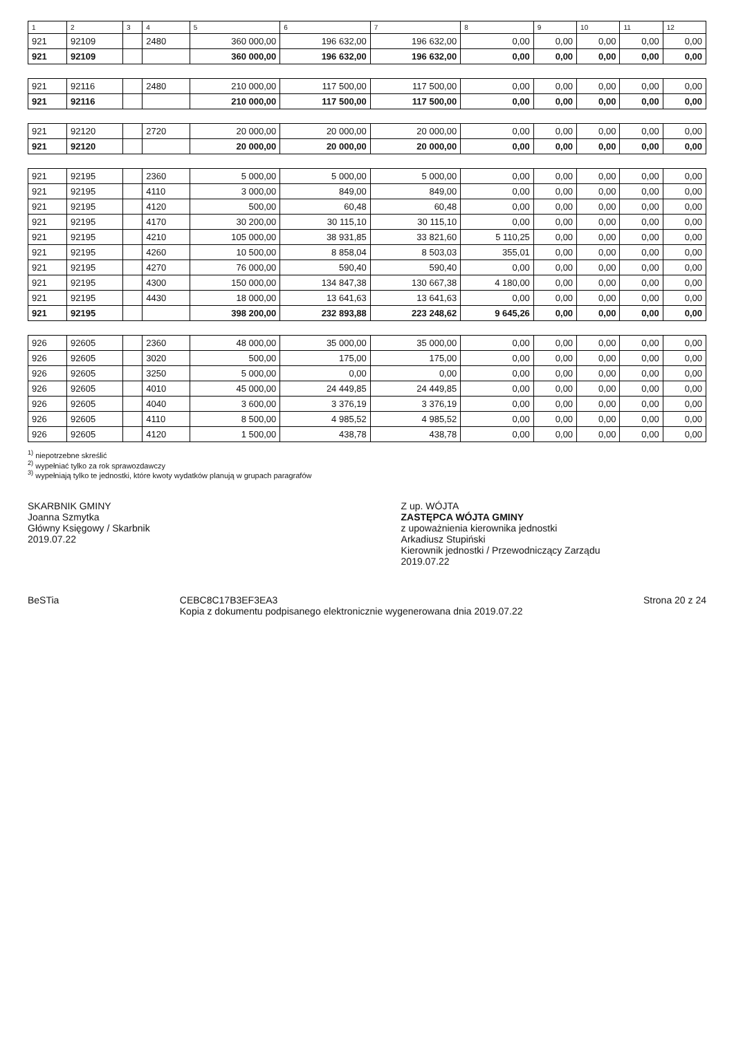| 1 | 2 | 3 | 4 | 5 | 6 | 7 | 8 | 9 | 10 | 11 | 12 |
| --- | --- | --- | --- | --- | --- | --- | --- | --- | --- | --- | --- |
| 921 | 92109 | | 2480 | 360 000,00 | 196 632,00 | 196 632,00 | 0,00 | 0,00 | 0,00 | 0,00 | 0,00 |
| 921 | 92109 | | | 360 000,00 | 196 632,00 | 196 632,00 | 0,00 | 0,00 | 0,00 | 0,00 | 0,00 |
| 921 | 92116 | | 2480 | 210 000,00 | 117 500,00 | 117 500,00 | 0,00 | 0,00 | 0,00 | 0,00 | 0,00 |
| 921 | 92116 | | | 210 000,00 | 117 500,00 | 117 500,00 | 0,00 | 0,00 | 0,00 | 0,00 | 0,00 |
| 921 | 92120 | | 2720 | 20 000,00 | 20 000,00 | 20 000,00 | 0,00 | 0,00 | 0,00 | 0,00 | 0,00 |
| 921 | 92120 | | | 20 000,00 | 20 000,00 | 20 000,00 | 0,00 | 0,00 | 0,00 | 0,00 | 0,00 |
| 921 | 92195 | | 2360 | 5 000,00 | 5 000,00 | 5 000,00 | 0,00 | 0,00 | 0,00 | 0,00 | 0,00 |
| 921 | 92195 | | 4110 | 3 000,00 | 849,00 | 849,00 | 0,00 | 0,00 | 0,00 | 0,00 | 0,00 |
| 921 | 92195 | | 4120 | 500,00 | 60,48 | 60,48 | 0,00 | 0,00 | 0,00 | 0,00 | 0,00 |
| 921 | 92195 | | 4170 | 30 200,00 | 30 115,10 | 30 115,10 | 0,00 | 0,00 | 0,00 | 0,00 | 0,00 |
| 921 | 92195 | | 4210 | 105 000,00 | 38 931,85 | 33 821,60 | 5 110,25 | 0,00 | 0,00 | 0,00 | 0,00 |
| 921 | 92195 | | 4260 | 10 500,00 | 8 858,04 | 8 503,03 | 355,01 | 0,00 | 0,00 | 0,00 | 0,00 |
| 921 | 92195 | | 4270 | 76 000,00 | 590,40 | 590,40 | 0,00 | 0,00 | 0,00 | 0,00 | 0,00 |
| 921 | 92195 | | 4300 | 150 000,00 | 134 847,38 | 130 667,38 | 4 180,00 | 0,00 | 0,00 | 0,00 | 0,00 |
| 921 | 92195 | | 4430 | 18 000,00 | 13 641,63 | 13 641,63 | 0,00 | 0,00 | 0,00 | 0,00 | 0,00 |
| 921 | 92195 | | | 398 200,00 | 232 893,88 | 223 248,62 | 9 645,26 | 0,00 | 0,00 | 0,00 | 0,00 |
| 926 | 92605 | | 2360 | 48 000,00 | 35 000,00 | 35 000,00 | 0,00 | 0,00 | 0,00 | 0,00 | 0,00 |
| 926 | 92605 | | 3020 | 500,00 | 175,00 | 175,00 | 0,00 | 0,00 | 0,00 | 0,00 | 0,00 |
| 926 | 92605 | | 3250 | 5 000,00 | 0,00 | 0,00 | 0,00 | 0,00 | 0,00 | 0,00 | 0,00 |
| 926 | 92605 | | 4010 | 45 000,00 | 24 449,85 | 24 449,85 | 0,00 | 0,00 | 0,00 | 0,00 | 0,00 |
| 926 | 92605 | | 4040 | 3 600,00 | 3 376,19 | 3 376,19 | 0,00 | 0,00 | 0,00 | 0,00 | 0,00 |
| 926 | 92605 | | 4110 | 8 500,00 | 4 985,52 | 4 985,52 | 0,00 | 0,00 | 0,00 | 0,00 | 0,00 |
| 926 | 92605 | | 4120 | 1 500,00 | 438,78 | 438,78 | 0,00 | 0,00 | 0,00 | 0,00 | 0,00 |
<sup>1)</sup> niepotrzebne skreślić
<sup>2)</sup> wypełniać tylko za rok sprawozdawczy
<sup>3)</sup> wypełniają tylko te jednostki, które kwoty wydatków planują w grupach paragrafów
SKARBNIK GMINY
Joanna Szmytka
Główny Księgowy / Skarbnik
2019.07.22
Z up. WÓJTA
ZASTĘPCA WÓJTA GMINY
z upoważnienia kierownika jednostki
Arkadiusz Stupiński
Kierownik jednostki / Przewodniczący Zarządu
2019.07.22
BeSTia CEBC8C17B3EF3EA3
Kopia z dokumentu podpisanego elektronicznie wygenerowana dnia 2019.07.22 Strona 20 z 24